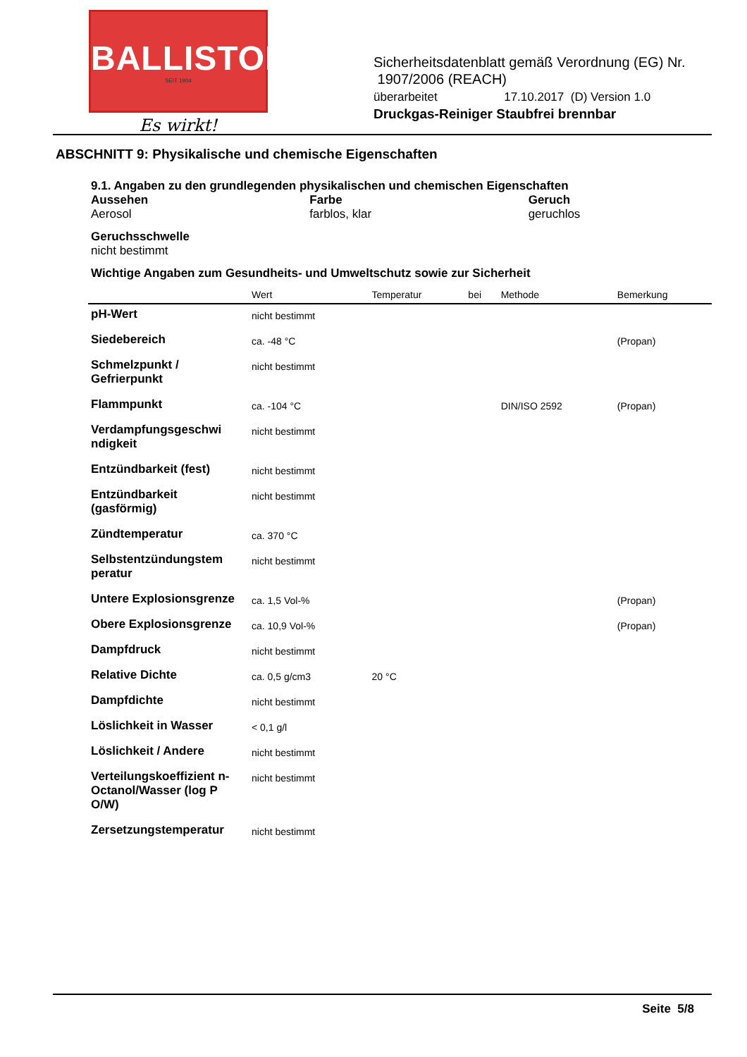BALLISTOL
SEIT 1904
Es wirkt!
Sicherheitsdatenblatt gemäß Verordnung (EG) Nr.
1907/2006 (REACH)
überarbeitet 17.10.2017 (D) Version 1.0
Druckgas-Reiniger Staubfrei brennbar
ABSCHNITT 9: Physikalische und chemische Eigenschaften
9.1. Angaben zu den grundlegenden physikalischen und chemischen Eigenschaften
Aussehen
Aerosol
Farbe
farblos, klar
Geruch
geruchlos
Geruchsschwelle
nicht bestimmt
Wichtige Angaben zum Gesundheits- und Umweltschutz sowie zur Sicherheit
| | Wert | Temperatur | bei | Methode | Bemerkung |
| --- | --- | --- | --- | --- | --- |
| pH-Wert | nicht bestimmt | | | | |
| Siedebereich | ca. -48 °C | | | | (Propan) |
| Schmelzpunkt / Gefrierpunkt | nicht bestimmt | | | | |
| Flammpunkt | ca. -104 °C | | | DIN/ISO 2592 | (Propan) |
| Verdampfungsgeschwi ndigkeit | nicht bestimmt | | | | |
| Entzündbarkeit (fest) | nicht bestimmt | | | | |
| Entzündbarkeit (gasförmig) | nicht bestimmt | | | | |
| Zündtemperatur | ca. 370 °C | | | | |
| Selbstentzündungstem peratur | nicht bestimmt | | | | |
| Untere Explosionsgrenze | ca. 1,5 Vol-% | | | | (Propan) |
| Obere Explosionsgrenze | ca. 10,9 Vol-% | | | | (Propan) |
| Dampfdruck | nicht bestimmt | | | | |
| Relative Dichte | ca. 0,5 g/cm3 | 20 °C | | | |
| Dampfdichte | nicht bestimmt | | | | |
| Löslichkeit in Wasser | < 0,1 g/l | | | | |
| Löslichkeit / Andere | nicht bestimmt | | | | |
| Verteilungskoeffizient n-Octanol/Wasser (log P O/W) | nicht bestimmt | | | | |
| Zersetzungstemperatur | nicht bestimmt | | | | |
Seite 5/8